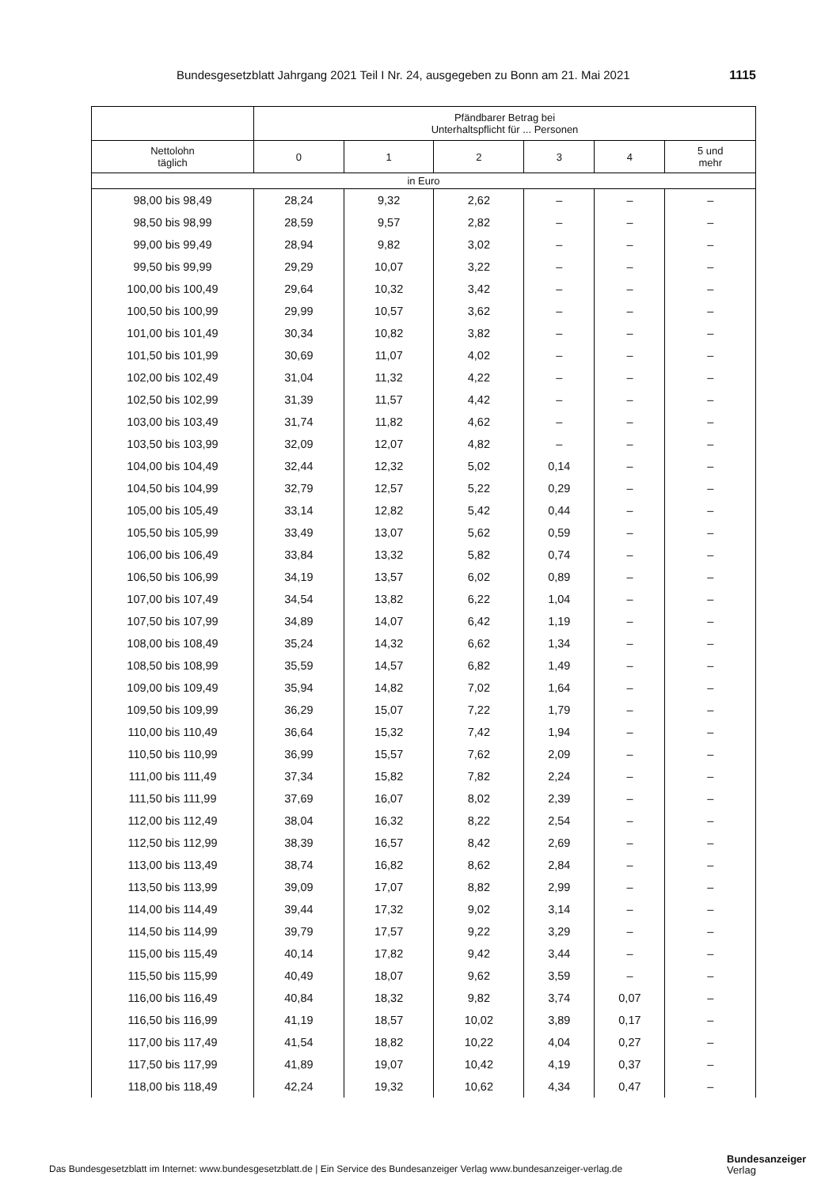Bundesgesetzblatt Jahrgang 2021 Teil I Nr. 24, ausgegeben zu Bonn am 21. Mai 2021 1115
| | Pfändbarer Betrag bei Unterhaltspflicht für ... Personen | | | | | |
| --- | --- | --- | --- | --- | --- | --- |
| Nettolohn täglich | 0 | 1 | 2 | 3 | 4 | 5 und mehr |
| in Euro | | | | | | |
| 98,00 bis 98,49 | 28,24 | 9,32 | 2,62 | – | – | – |
| 98,50 bis 98,99 | 28,59 | 9,57 | 2,82 | – | – | – |
| 99,00 bis 99,49 | 28,94 | 9,82 | 3,02 | – | – | – |
| 99,50 bis 99,99 | 29,29 | 10,07 | 3,22 | – | – | – |
| 100,00 bis 100,49 | 29,64 | 10,32 | 3,42 | – | – | – |
| 100,50 bis 100,99 | 29,99 | 10,57 | 3,62 | – | – | – |
| 101,00 bis 101,49 | 30,34 | 10,82 | 3,82 | – | – | – |
| 101,50 bis 101,99 | 30,69 | 11,07 | 4,02 | – | – | – |
| 102,00 bis 102,49 | 31,04 | 11,32 | 4,22 | – | – | – |
| 102,50 bis 102,99 | 31,39 | 11,57 | 4,42 | – | – | – |
| 103,00 bis 103,49 | 31,74 | 11,82 | 4,62 | – | – | – |
| 103,50 bis 103,99 | 32,09 | 12,07 | 4,82 | – | – | – |
| 104,00 bis 104,49 | 32,44 | 12,32 | 5,02 | 0,14 | – | – |
| 104,50 bis 104,99 | 32,79 | 12,57 | 5,22 | 0,29 | – | – |
| 105,00 bis 105,49 | 33,14 | 12,82 | 5,42 | 0,44 | – | – |
| 105,50 bis 105,99 | 33,49 | 13,07 | 5,62 | 0,59 | – | – |
| 106,00 bis 106,49 | 33,84 | 13,32 | 5,82 | 0,74 | – | – |
| 106,50 bis 106,99 | 34,19 | 13,57 | 6,02 | 0,89 | – | – |
| 107,00 bis 107,49 | 34,54 | 13,82 | 6,22 | 1,04 | – | – |
| 107,50 bis 107,99 | 34,89 | 14,07 | 6,42 | 1,19 | – | – |
| 108,00 bis 108,49 | 35,24 | 14,32 | 6,62 | 1,34 | – | – |
| 108,50 bis 108,99 | 35,59 | 14,57 | 6,82 | 1,49 | – | – |
| 109,00 bis 109,49 | 35,94 | 14,82 | 7,02 | 1,64 | – | – |
| 109,50 bis 109,99 | 36,29 | 15,07 | 7,22 | 1,79 | – | – |
| 110,00 bis 110,49 | 36,64 | 15,32 | 7,42 | 1,94 | – | – |
| 110,50 bis 110,99 | 36,99 | 15,57 | 7,62 | 2,09 | – | – |
| 111,00 bis 111,49 | 37,34 | 15,82 | 7,82 | 2,24 | – | – |
| 111,50 bis 111,99 | 37,69 | 16,07 | 8,02 | 2,39 | – | – |
| 112,00 bis 112,49 | 38,04 | 16,32 | 8,22 | 2,54 | – | – |
| 112,50 bis 112,99 | 38,39 | 16,57 | 8,42 | 2,69 | – | – |
| 113,00 bis 113,49 | 38,74 | 16,82 | 8,62 | 2,84 | – | – |
| 113,50 bis 113,99 | 39,09 | 17,07 | 8,82 | 2,99 | – | – |
| 114,00 bis 114,49 | 39,44 | 17,32 | 9,02 | 3,14 | – | – |
| 114,50 bis 114,99 | 39,79 | 17,57 | 9,22 | 3,29 | – | – |
| 115,00 bis 115,49 | 40,14 | 17,82 | 9,42 | 3,44 | – | – |
| 115,50 bis 115,99 | 40,49 | 18,07 | 9,62 | 3,59 | – | – |
| 116,00 bis 116,49 | 40,84 | 18,32 | 9,82 | 3,74 | 0,07 | – |
| 116,50 bis 116,99 | 41,19 | 18,57 | 10,02 | 3,89 | 0,17 | – |
| 117,00 bis 117,49 | 41,54 | 18,82 | 10,22 | 4,04 | 0,27 | – |
| 117,50 bis 117,99 | 41,89 | 19,07 | 10,42 | 4,19 | 0,37 | – |
| 118,00 bis 118,49 | 42,24 | 19,32 | 10,62 | 4,34 | 0,47 | – |
Das Bundesgesetzblatt im Internet: www.bundesgesetzblatt.de | Ein Service des Bundesanzeiger Verlag www.bundesanzeiger-verlag.de
Bundesanzeiger
Verlag